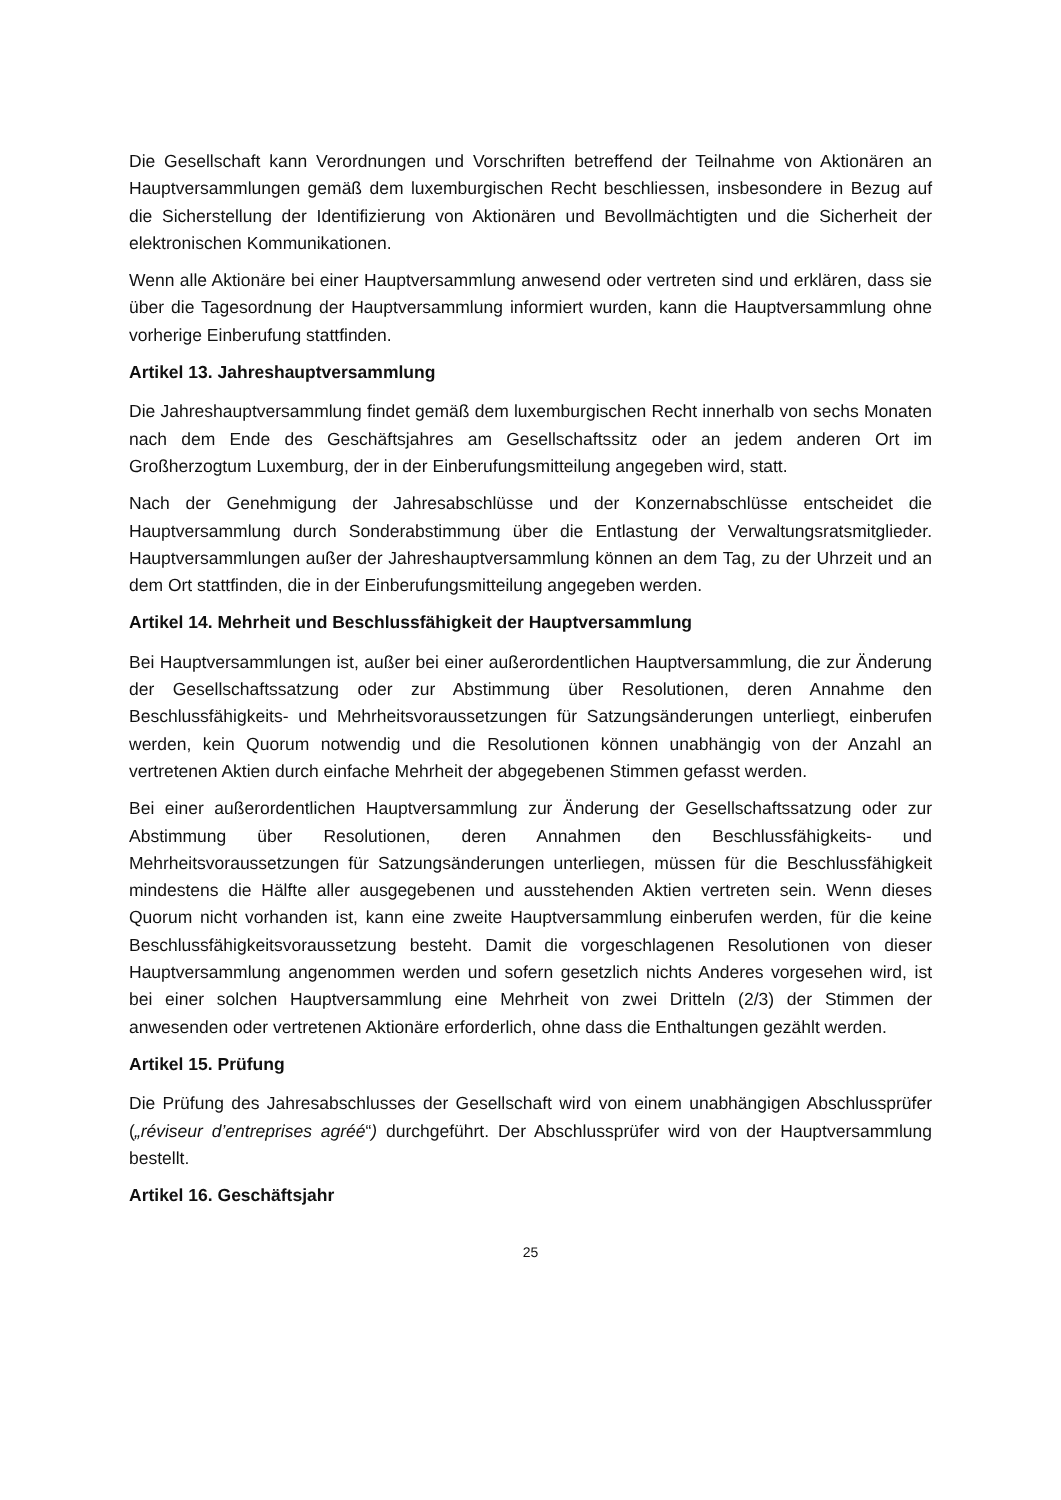Die Gesellschaft kann Verordnungen und Vorschriften betreffend der Teilnahme von Aktionären an Hauptversammlungen gemäß dem luxemburgischen Recht beschliessen, insbesondere in Bezug auf die Sicherstellung der Identifizierung von Aktionären und Bevollmächtigten und die Sicherheit der elektronischen Kommunikationen.
Wenn alle Aktionäre bei einer Hauptversammlung anwesend oder vertreten sind und erklären, dass sie über die Tagesordnung der Hauptversammlung informiert wurden, kann die Hauptversammlung ohne vorherige Einberufung stattfinden.
Artikel 13. Jahreshauptversammlung
Die Jahreshauptversammlung findet gemäß dem luxemburgischen Recht innerhalb von sechs Monaten nach dem Ende des Geschäftsjahres am Gesellschaftssitz oder an jedem anderen Ort im Großherzogtum Luxemburg, der in der Einberufungsmitteilung angegeben wird, statt.
Nach der Genehmigung der Jahresabschlüsse und der Konzernabschlüsse entscheidet die Hauptversammlung durch Sonderabstimmung über die Entlastung der Verwaltungsratsmitglieder. Hauptversammlungen außer der Jahreshauptversammlung können an dem Tag, zu der Uhrzeit und an dem Ort stattfinden, die in der Einberufungsmitteilung angegeben werden.
Artikel 14. Mehrheit und Beschlussfähigkeit der Hauptversammlung
Bei Hauptversammlungen ist, außer bei einer außerordentlichen Hauptversammlung, die zur Änderung der Gesellschaftssatzung oder zur Abstimmung über Resolutionen, deren Annahme den Beschlussfähigkeits- und Mehrheitsvoraussetzungen für Satzungsänderungen unterliegt, einberufen werden, kein Quorum notwendig und die Resolutionen können unabhängig von der Anzahl an vertretenen Aktien durch einfache Mehrheit der abgegebenen Stimmen gefasst werden.
Bei einer außerordentlichen Hauptversammlung zur Änderung der Gesellschaftssatzung oder zur Abstimmung über Resolutionen, deren Annahmen den Beschlussfähigkeits- und Mehrheitsvoraussetzungen für Satzungsänderungen unterliegen, müssen für die Beschlussfähigkeit mindestens die Hälfte aller ausgegebenen und ausstehenden Aktien vertreten sein. Wenn dieses Quorum nicht vorhanden ist, kann eine zweite Hauptversammlung einberufen werden, für die keine Beschlussfähigkeitsvoraussetzung besteht. Damit die vorgeschlagenen Resolutionen von dieser Hauptversammlung angenommen werden und sofern gesetzlich nichts Anderes vorgesehen wird, ist bei einer solchen Hauptversammlung eine Mehrheit von zwei Dritteln (2/3) der Stimmen der anwesenden oder vertretenen Aktionäre erforderlich, ohne dass die Enthaltungen gezählt werden.
Artikel 15. Prüfung
Die Prüfung des Jahresabschlusses der Gesellschaft wird von einem unabhängigen Abschlussprüfer („réviseur d’entreprises agréé“) durchgeführt. Der Abschlussprüfer wird von der Hauptversammlung bestellt.
Artikel 16. Geschäftsjahr
25